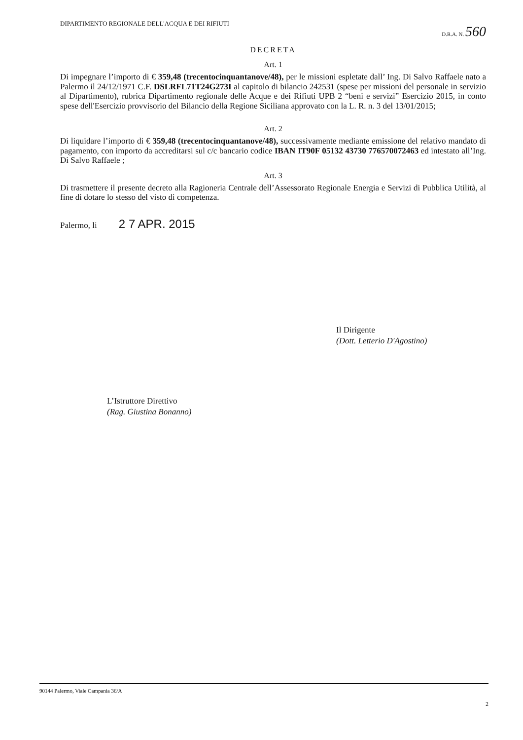DIPARTIMENTO REGIONALE DELL'ACQUA E DEI RIFIUTI
D.R.A. N. 560
DECRETA
Art. 1
Di impegnare l’importo di € 359,48 (trecentocinquantanove/48), per le missioni espletate dall’ Ing. Di Salvo Raffaele nato a Palermo il 24/12/1971 C.F. DSLRFL71T24G273I al capitolo di bilancio 242531 (spese per missioni del personale in servizio al Dipartimento), rubrica Dipartimento regionale delle Acque e dei Rifiuti UPB 2 “beni e servizi” Esercizio 2015, in conto spese dell'Esercizio provvisorio del Bilancio della Regione Siciliana approvato con la L. R. n. 3 del 13/01/2015;
Art. 2
Di liquidare l’importo di € 359,48 (trecentocinquantanove/48), successivamente mediante emissione del relativo mandato di pagamento, con importo da accreditarsi sul c/c bancario codice IBAN IT90F 05132 43730 776570072463 ed intestato all’Ing. Di Salvo Raffaele ;
Art. 3
Di trasmettere il presente decreto alla Ragioneria Centrale dell’Assessorato Regionale Energia e Servizi di Pubblica Utilità, al fine di dotare lo stesso del visto di competenza.
Palermo, li 2 7 APR. 2015
Il Dirigente
(Dott. Letterio D'Agostino)
L’Istruttore Direttivo
(Rag. Giustina Bonanno)
90144 Palermo, Viale Campania 36/A
2